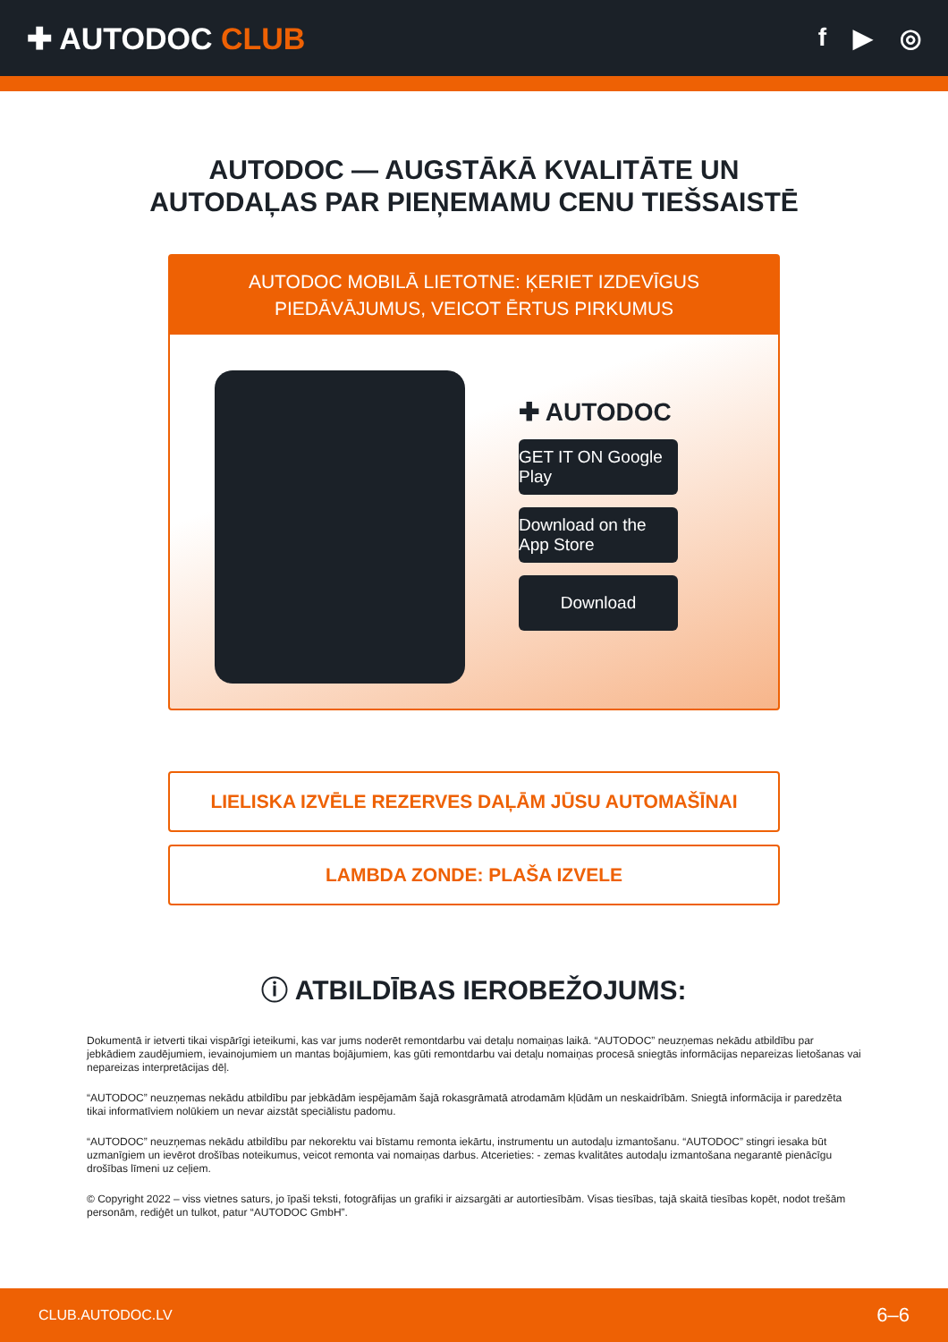✚ AUTODOC CLUB
f ▶ ◎
AUTODOC — AUGSTĀKĀ KVALITĀTE UN
AUTODAĻAS PAR PIEŅEMAMU CENU TIEŠSAISTĒ
AUTODOC MOBILĀ LIETOTNE: ĶERIET IZDEVĪGUS PIEDĀVĀJUMUS, VEICOT ĒRTUS PIRKUMUS
✚ AUTODOC
GET IT ON Google Play
Download on the App Store
Download
LIELISKA IZVĒLE REZERVES DAĻĀM JŪSU AUTOMAŠĪNAI
LAMBDA ZONDE: PLAŠA IZVELE
ⓘ ATBILDĪBAS IEROBEŽOJUMS:
Dokumentā ir ietverti tikai vispārīgi ieteikumi, kas var jums noderēt remontdarbu vai detaļu nomaiņas laikā. “AUTODOC” neuzņemas nekādu atbildību par jebkādiem zaudējumiem, ievainojumiem un mantas bojājumiem, kas gūti remontdarbu vai detaļu nomaiņas procesā sniegtās informācijas nepareizas lietošanas vai nepareizas interpretācijas dēļ.
“AUTODOC” neuzņemas nekādu atbildību par jebkādām iespējamām šajā rokasgrāmatā atrodamām kļūdām un neskaidrībām. Sniegtā informācija ir paredzēta tikai informatīviem nolūkiem un nevar aizstāt speciālistu padomu.
“AUTODOC” neuzņemas nekādu atbildību par nekorektu vai bīstamu remonta iekārtu, instrumentu un autodaļu izmantošanu. “AUTODOC” stingri iesaka būt uzmanīgiem un ievērot drošības noteikumus, veicot remonta vai nomaiņas darbus. Atcerieties: - zemas kvalitātes autodaļu izmantošana negarantē pienācīgu drošības līmeni uz ceļiem.
© Copyright 2022 – viss vietnes saturs, jo īpaši teksti, fotogrāfijas un grafiki ir aizsargāti ar autortiesībām. Visas tiesības, tajā skaitā tiesības kopēt, nodot trešām personām, rediģēt un tulkot, patur “AUTODOC GmbH”.
CLUB.AUTODOC.LV 6–6